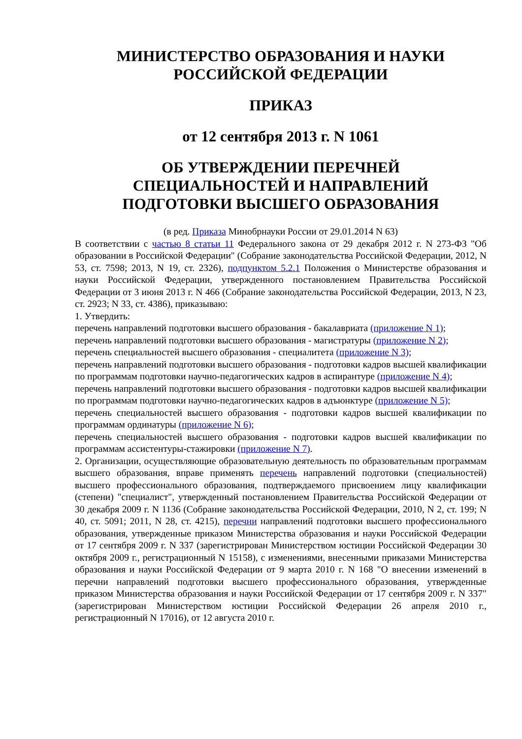МИНИСТЕРСТВО ОБРАЗОВАНИЯ И НАУКИ
РОССИЙСКОЙ ФЕДЕРАЦИИ
ПРИКАЗ
от 12 сентября 2013 г. N 1061
ОБ УТВЕРЖДЕНИИ ПЕРЕЧНЕЙ
СПЕЦИАЛЬНОСТЕЙ И НАПРАВЛЕНИЙ
ПОДГОТОВКИ ВЫСШЕГО ОБРАЗОВАНИЯ
(в ред. Приказа Минобрнауки России от 29.01.2014 N 63)
В соответствии с частью 8 статьи 11 Федерального закона от 29 декабря 2012 г. N 273-ФЗ "Об образовании в Российской Федерации" (Собрание законодательства Российской Федерации, 2012, N 53, ст. 7598; 2013, N 19, ст. 2326), подпунктом 5.2.1 Положения о Министерстве образования и науки Российской Федерации, утвержденного постановлением Правительства Российской Федерации от 3 июня 2013 г. N 466 (Собрание законодательства Российской Федерации, 2013, N 23, ст. 2923; N 33, ст. 4386), приказываю:
1. Утвердить:
перечень направлений подготовки высшего образования - бакалавриата (приложение N 1);
перечень направлений подготовки высшего образования - магистратуры (приложение N 2);
перечень специальностей высшего образования - специалитета (приложение N 3);
перечень направлений подготовки высшего образования - подготовки кадров высшей квалификации по программам подготовки научно-педагогических кадров в аспирантуре (приложение N 4);
перечень направлений подготовки высшего образования - подготовки кадров высшей квалификации по программам подготовки научно-педагогических кадров в адъюнктуре (приложение N 5);
перечень специальностей высшего образования - подготовки кадров высшей квалификации по программам ординатуры (приложение N 6);
перечень специальностей высшего образования - подготовки кадров высшей квалификации по программам ассистентуры-стажировки (приложение N 7).
2. Организации, осуществляющие образовательную деятельность по образовательным программам высшего образования, вправе применять перечень направлений подготовки (специальностей) высшего профессионального образования, подтверждаемого присвоением лицу квалификации (степени) "специалист", утвержденный постановлением Правительства Российской Федерации от 30 декабря 2009 г. N 1136 (Собрание законодательства Российской Федерации, 2010, N 2, ст. 199; N 40, ст. 5091; 2011, N 28, ст. 4215), перечни направлений подготовки высшего профессионального образования, утвержденные приказом Министерства образования и науки Российской Федерации от 17 сентября 2009 г. N 337 (зарегистрирован Министерством юстиции Российской Федерации 30 октября 2009 г., регистрационный N 15158), с изменениями, внесенными приказами Министерства образования и науки Российской Федерации от 9 марта 2010 г. N 168 "О внесении изменений в перечни направлений подготовки высшего профессионального образования, утвержденные приказом Министерства образования и науки Российской Федерации от 17 сентября 2009 г. N 337" (зарегистрирован Министерством юстиции Российской Федерации 26 апреля 2010 г., регистрационный N 17016), от 12 августа 2010 г.